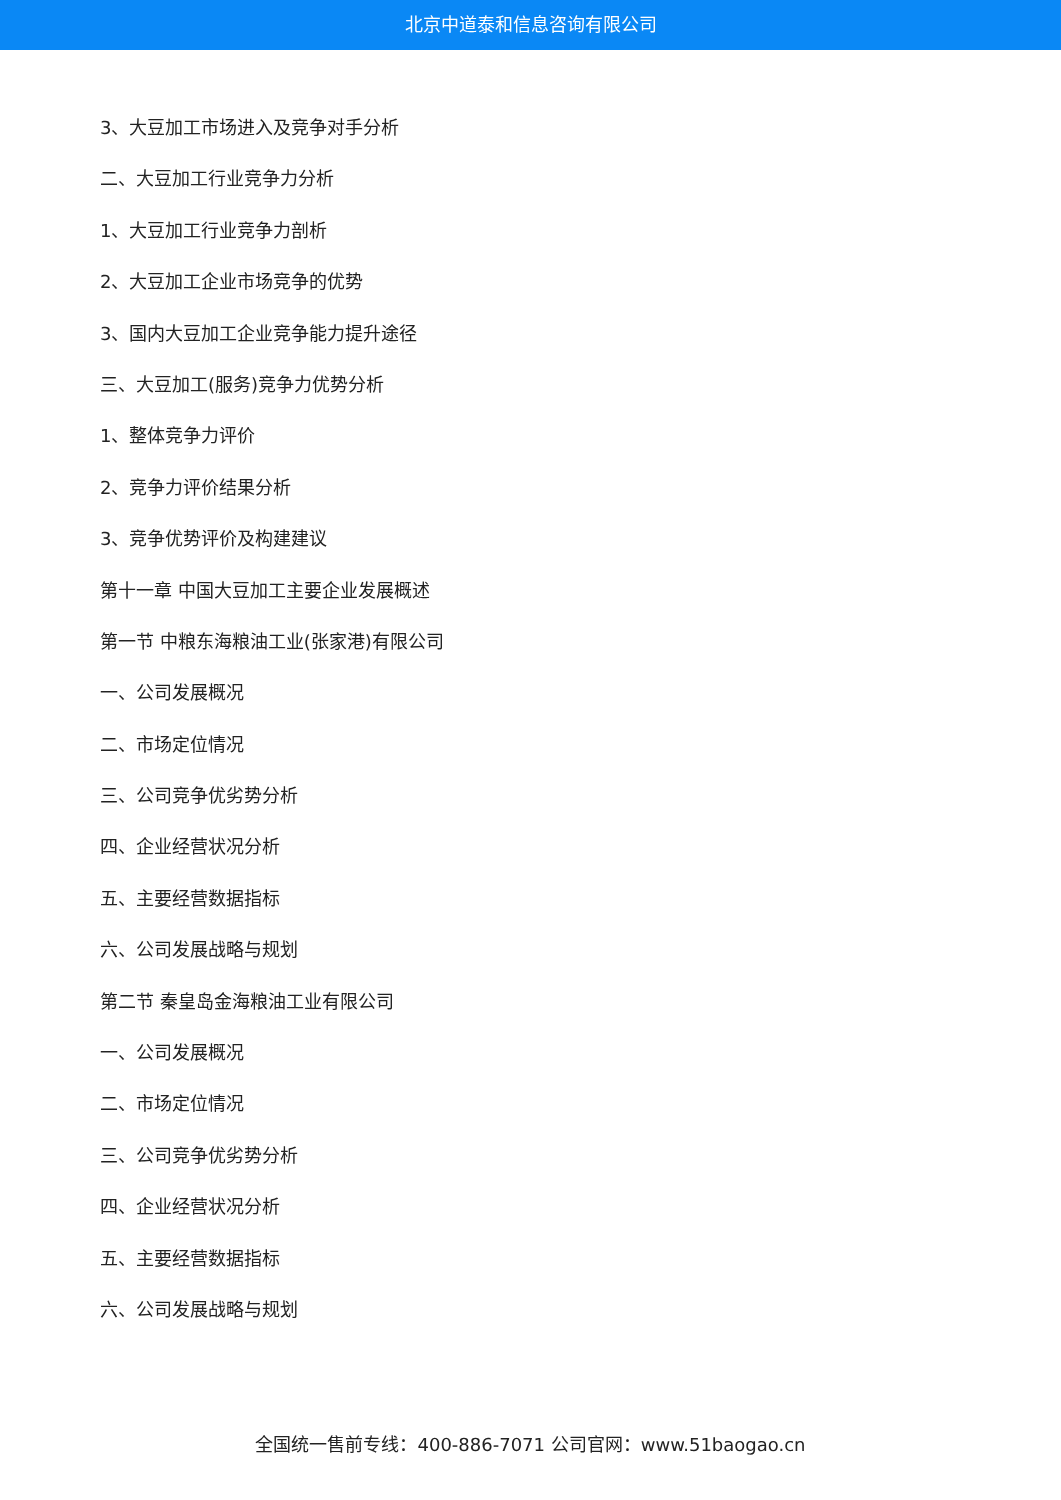北京中道泰和信息咨询有限公司
3、大豆加工市场进入及竞争对手分析
二、大豆加工行业竞争力分析
1、大豆加工行业竞争力剖析
2、大豆加工企业市场竞争的优势
3、国内大豆加工企业竞争能力提升途径
三、大豆加工(服务)竞争力优势分析
1、整体竞争力评价
2、竞争力评价结果分析
3、竞争优势评价及构建建议
第十一章 中国大豆加工主要企业发展概述
第一节 中粮东海粮油工业(张家港)有限公司
一、公司发展概况
二、市场定位情况
三、公司竞争优劣势分析
四、企业经营状况分析
五、主要经营数据指标
六、公司发展战略与规划
第二节 秦皇岛金海粮油工业有限公司
一、公司发展概况
二、市场定位情况
三、公司竞争优劣势分析
四、企业经营状况分析
五、主要经营数据指标
六、公司发展战略与规划
全国统一售前专线：400-886-7071 公司官网：www.51baogao.cn